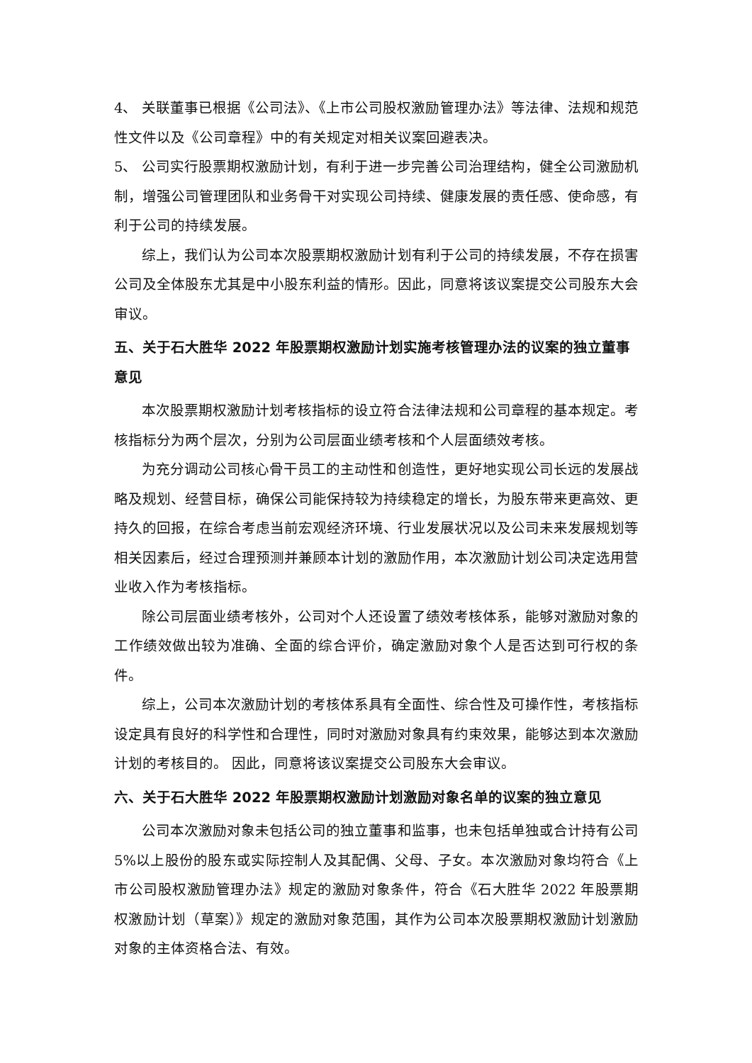4、 关联董事已根据《公司法》、《上市公司股权激励管理办法》等法律、法规和规范性文件以及《公司章程》中的有关规定对相关议案回避表决。
5、 公司实行股票期权激励计划，有利于进一步完善公司治理结构，健全公司激励机制，增强公司管理团队和业务骨干对实现公司持续、健康发展的责任感、使命感，有利于公司的持续发展。
综上，我们认为公司本次股票期权激励计划有利于公司的持续发展，不存在损害公司及全体股东尤其是中小股东利益的情形。因此，同意将该议案提交公司股东大会审议。
五、关于石大胜华 2022 年股票期权激励计划实施考核管理办法的议案的独立董事意见
本次股票期权激励计划考核指标的设立符合法律法规和公司章程的基本规定。考核指标分为两个层次，分别为公司层面业绩考核和个人层面绩效考核。
为充分调动公司核心骨干员工的主动性和创造性，更好地实现公司长远的发展战略及规划、经营目标，确保公司能保持较为持续稳定的增长，为股东带来更高效、更持久的回报，在综合考虑当前宏观经济环境、行业发展状况以及公司未来发展规划等相关因素后，经过合理预测并兼顾本计划的激励作用，本次激励计划公司决定选用营业收入作为考核指标。
除公司层面业绩考核外，公司对个人还设置了绩效考核体系，能够对激励对象的工作绩效做出较为准确、全面的综合评价，确定激励对象个人是否达到可行权的条件。
综上，公司本次激励计划的考核体系具有全面性、综合性及可操作性，考核指标设定具有良好的科学性和合理性，同时对激励对象具有约束效果，能够达到本次激励计划的考核目的。 因此，同意将该议案提交公司股东大会审议。
六、关于石大胜华 2022 年股票期权激励计划激励对象名单的议案的独立意见
公司本次激励对象未包括公司的独立董事和监事，也未包括单独或合计持有公司 5%以上股份的股东或实际控制人及其配偶、父母、子女。本次激励对象均符合《上市公司股权激励管理办法》规定的激励对象条件，符合《石大胜华 2022 年股票期权激励计划（草案）》规定的激励对象范围，其作为公司本次股票期权激励计划激励对象的主体资格合法、有效。